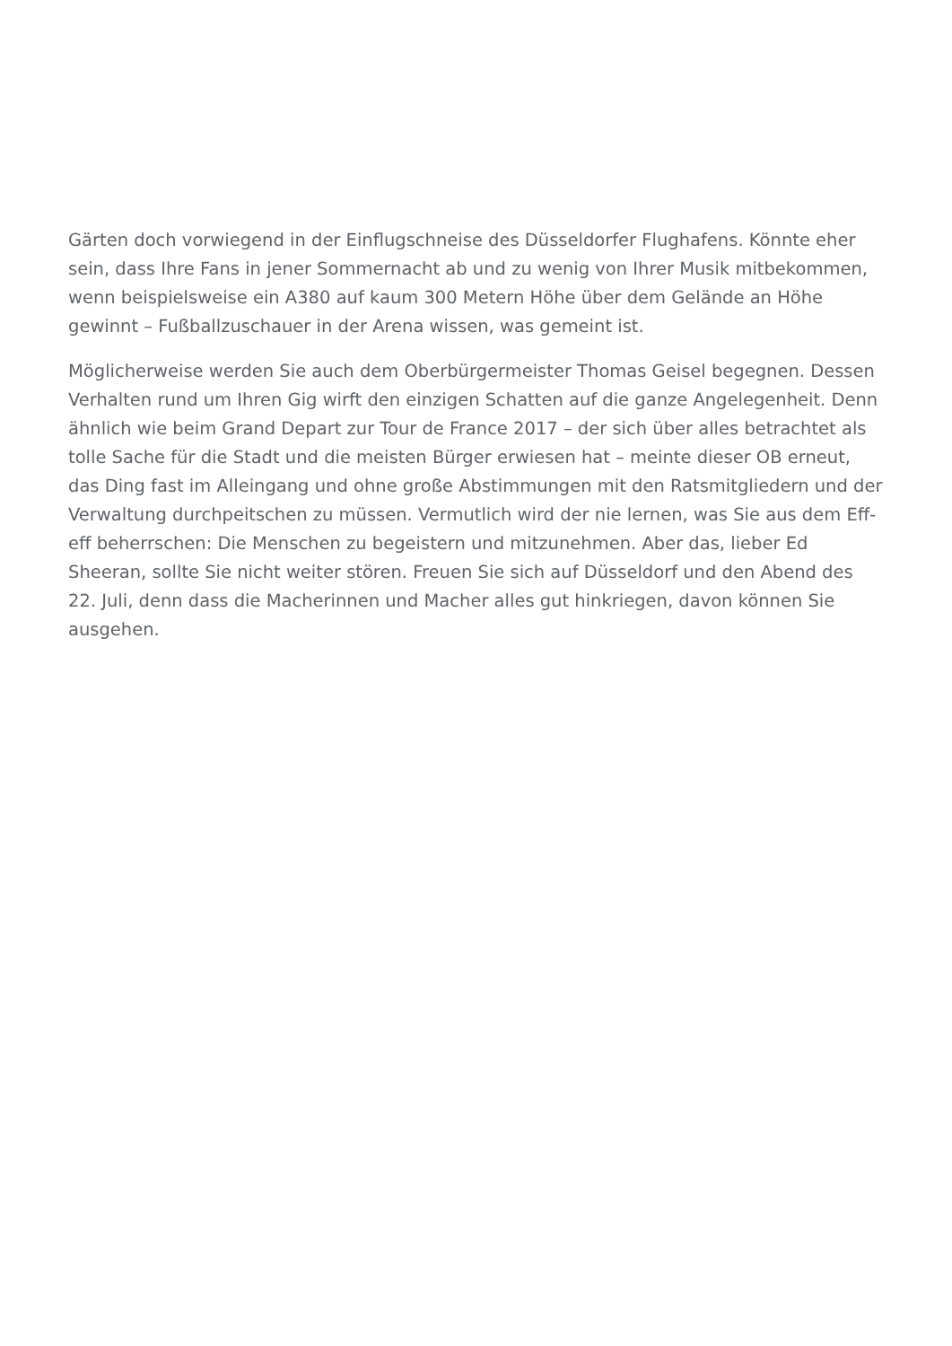Gärten doch vorwiegend in der Einflugschneise des Düsseldorfer Flughafens. Könnte eher sein, dass Ihre Fans in jener Sommernacht ab und zu wenig von Ihrer Musik mitbekommen, wenn beispielsweise ein A380 auf kaum 300 Metern Höhe über dem Gelände an Höhe gewinnt – Fußballzuschauer in der Arena wissen, was gemeint ist.
Möglicherweise werden Sie auch dem Oberbürgermeister Thomas Geisel begegnen. Dessen Verhalten rund um Ihren Gig wirft den einzigen Schatten auf die ganze Angelegenheit. Denn ähnlich wie beim Grand Depart zur Tour de France 2017 – der sich über alles betrachtet als tolle Sache für die Stadt und die meisten Bürger erwiesen hat – meinte dieser OB erneut, das Ding fast im Alleingang und ohne große Abstimmungen mit den Ratsmitgliedern und der Verwaltung durchpeitschen zu müssen. Vermutlich wird der nie lernen, was Sie aus dem Eff-eff beherrschen: Die Menschen zu begeistern und mitzunehmen. Aber das, lieber Ed Sheeran, sollte Sie nicht weiter stören. Freuen Sie sich auf Düsseldorf und den Abend des 22. Juli, denn dass die Macherinnen und Macher alles gut hinkriegen, davon können Sie ausgehen.